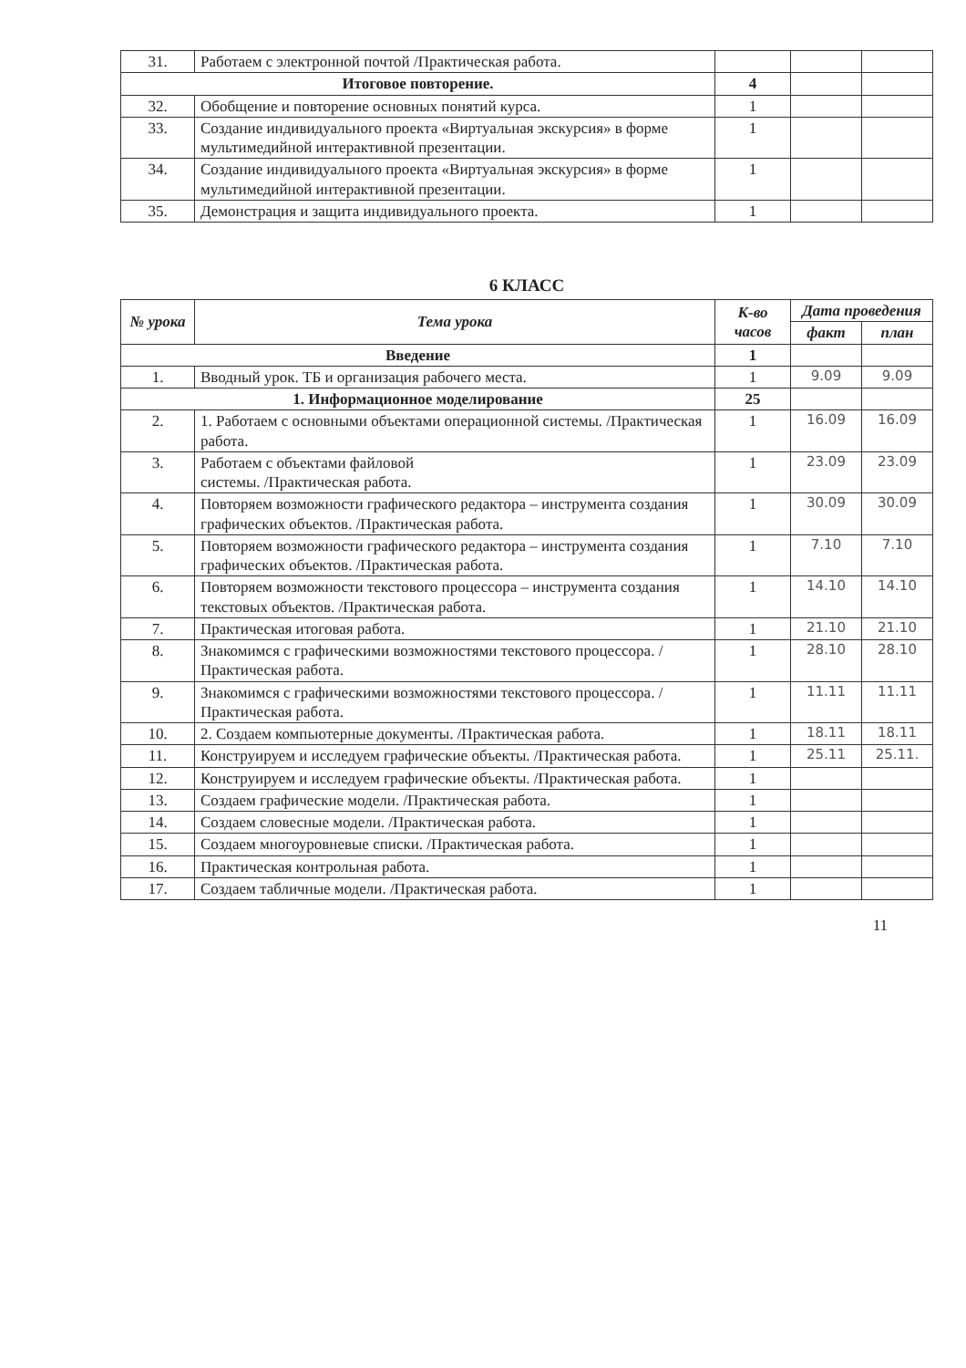| 31. | Работаем с электронной почтой /Практическая работа. | | | |
| Итоговое повторение. | | 4 | | |
| 32. | Обобщение и повторение основных понятий курса. | 1 | | |
| 33. | Создание индивидуального проекта «Виртуальная экскурсия» в форме мультимедийной интерактивной презентации. | 1 | | |
| 34. | Создание индивидуального проекта «Виртуальная экскурсия» в форме мультимедийной интерактивной презентации. | 1 | | |
| 35. | Демонстрация и защита индивидуального проекта. | 1 | | |
6 КЛАСС
| № урока | Тема урока | К-во часов | Дата проведения | |
| --- | --- | --- | --- | --- |
| | | | факт | план |
| Введение | | 1 | | |
| 1. | Вводный урок. ТБ и организация рабочего места. | 1 | 9.09 | 9.09 |
| 1. Информационное моделирование | | 25 | | |
| 2. | 1. Работаем с основными объектами операционной системы. /Практическая работа. | 1 | 16.09 | 16.09 |
| 3. | Работаем с объектами файловой системы. /Практическая работа. | 1 | 23.09 | 23.09 |
| 4. | Повторяем возможности графического редактора – инструмента создания графических объектов. /Практическая работа. | 1 | 30.09 | 30.09 |
| 5. | Повторяем возможности графического редактора – инструмента создания графических объектов. /Практическая работа. | 1 | 7.10 | 7.10 |
| 6. | Повторяем возможности текстового процессора – инструмента создания текстовых объектов. /Практическая работа. | 1 | 14.10 | 14.10 |
| 7. | Практическая итоговая работа. | 1 | 21.10 | 21.10 |
| 8. | Знакомимся с графическими возможностями текстового процессора. /Практическая работа. | 1 | 28.10 | 28.10 |
| 9. | Знакомимся с графическими возможностями текстового процессора. /Практическая работа. | 1 | 11.11 | 11.11 |
| 10. | 2. Создаем компьютерные документы. /Практическая работа. | 1 | 18.11 | 18.11 |
| 11. | Конструируем и исследуем графические объекты. /Практическая работа. | 1 | 25.11 | 25.11. |
| 12. | Конструируем и исследуем графические объекты. /Практическая работа. | 1 | | |
| 13. | Создаем графические модели. /Практическая работа. | 1 | | |
| 14. | Создаем словесные модели. /Практическая работа. | 1 | | |
| 15. | Создаем многоуровневые списки. /Практическая работа. | 1 | | |
| 16. | Практическая контрольная работа. | 1 | | |
| 17. | Создаем табличные модели. /Практическая работа. | 1 | | |
11